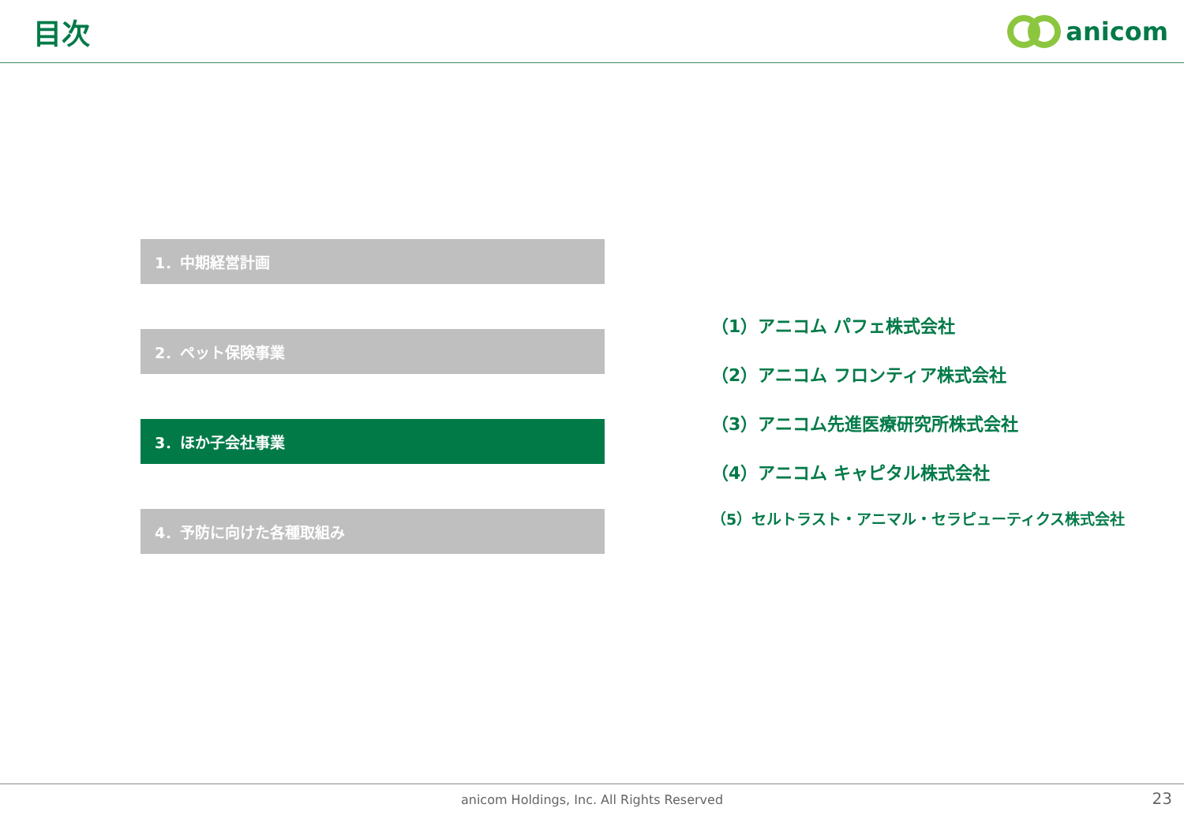目次 anicom
1．中期経営計画
2．ペット保険事業
3．ほか子会社事業
4．予防に向けた各種取組み
（1）アニコム パフェ株式会社
（2）アニコム フロンティア株式会社
（3）アニコム先進医療研究所株式会社
（4）アニコム キャピタル株式会社
（5）セルトラスト・アニマル・セラピューティクス株式会社
anicom Holdings, Inc. All Rights Reserved 23